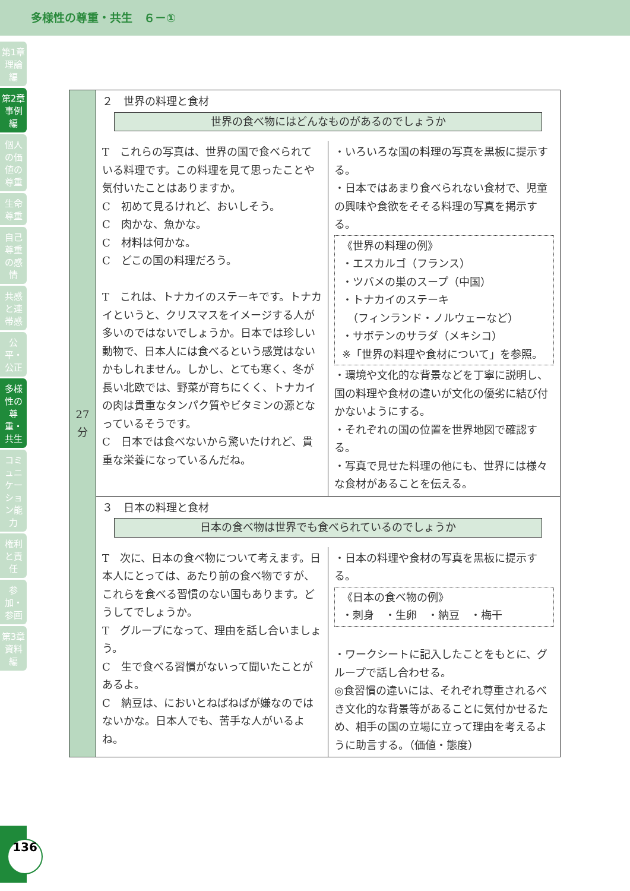多様性の尊重・共生　６－①
第1章 理論編
第2章 事例編
個人の価値の尊重
生命尊重
自己尊重の感情
共感と連帯感
公平・公正
多様性の尊重・共生
コミュニケーション能力
権利と責任
参加・参画
第3章 資料編
| 27 分 | ２ 世界の料理と食材 世界の食べ物にはどんなものがあるのでしょうか | |
| | T これらの写真は、世界の国で食べられている料理です。この料理を見て思ったことや気付いたことはありますか。 C 初めて見るけれど、おいしそう。 C 肉かな、魚かな。 C 材料は何かな。 C どこの国の料理だろう。 T これは、トナカイのステーキです。トナカイというと、クリスマスをイメージする人が多いのではないでしょうか。日本では珍しい動物で、日本人には食べるという感覚はないかもしれません。しかし、とても寒く、冬が長い北欧では、野菜が育ちにくく、トナカイの肉は貴重なタンパク質やビタミンの源となっているそうです。 C 日本では食べないから驚いたけれど、貴重な栄養になっているんだね。 | ・いろいろな国の料理の写真を黒板に提示する。 ・日本ではあまり食べられない食材で、児童の興味や食欲をそそる料理の写真を掲示する。 《世界の料理の例》 ・エスカルゴ（フランス） ・ツバメの巣のスープ（中国） ・トナカイのステーキ （フィンランド・ノルウェーなど） ・サボテンのサラダ（メキシコ） ※「世界の料理や食材について」を参照。 ・環境や文化的な背景などを丁寧に説明し、国の料理や食材の違いが文化の優劣に結び付かないようにする。 ・それぞれの国の位置を世界地図で確認する。 ・写真で見せた料理の他にも、世界には様々な食材があることを伝える。 |
| | ３ 日本の料理と食材 日本の食べ物は世界でも食べられているのでしょうか | |
| | T 次に、日本の食べ物について考えます。日本人にとっては、あたり前の食べ物ですが、これらを食べる習慣のない国もあります。どうしてでしょうか。 T グループになって、理由を話し合いましょう。 C 生で食べる習慣がないって聞いたことがあるよ。 C 納豆は、においとねばねばが嫌なのではないかな。日本人でも、苦手な人がいるよね。 | ・日本の料理や食材の写真を黒板に提示する。 《日本の食べ物の例》 ・刺身 ・生卵 ・納豆 ・梅干 ・ワークシートに記入したことをもとに、グループで話し合わせる。 ◎食習慣の違いには、それぞれ尊重されるべき文化的な背景等があることに気付かせるため、相手の国の立場に立って理由を考えるように助言する。（価値・態度） |
136